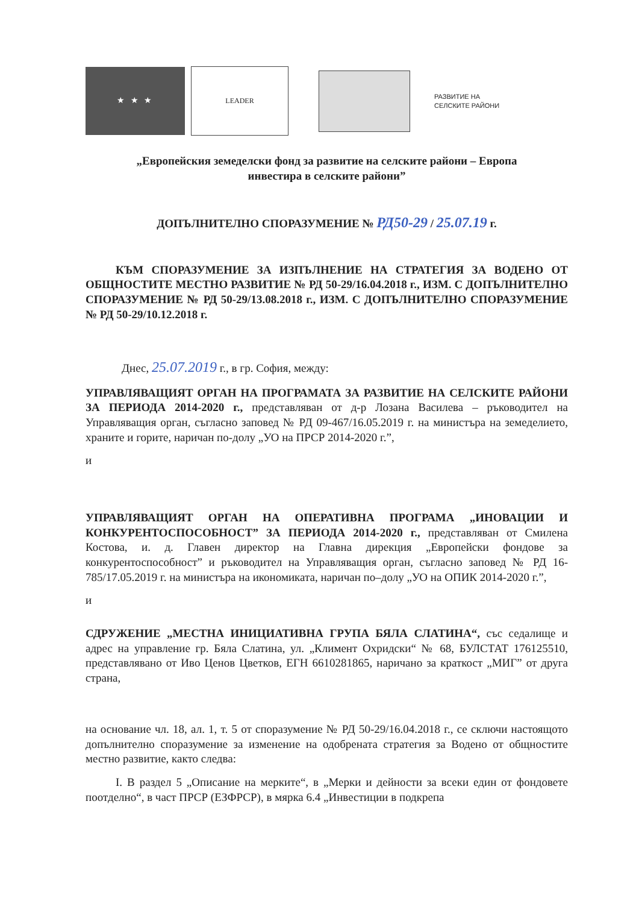★ ★ ★
LEADER
РАЗВИТИЕ НА
СЕЛСКИТЕ РАЙОНИ
„Европейския земеделски фонд за развитие на селските райони – Европа
инвестира в селските райони”
ДОПЪЛНИТЕЛНО СПОРАЗУМЕНИЕ № РД50-29 / 25.07.19 г.
КЪМ СПОРАЗУМЕНИЕ ЗА ИЗПЪЛНЕНИЕ НА СТРАТЕГИЯ ЗА ВОДЕНО ОТ ОБЩНОСТИТЕ МЕСТНО РАЗВИТИЕ № РД 50-29/16.04.2018 г., ИЗМ. С ДОПЪЛНИТЕЛНО СПОРАЗУМЕНИЕ № РД 50-29/13.08.2018 г., ИЗМ. С ДОПЪЛНИТЕЛНО СПОРАЗУМЕНИЕ № РД 50-29/10.12.2018 г.
Днес, 25.07.2019 г., в гр. София, между:
УПРАВЛЯВАЩИЯТ ОРГАН НА ПРОГРАМАТА ЗА РАЗВИТИЕ НА СЕЛСКИТЕ РАЙОНИ ЗА ПЕРИОДА 2014-2020 г., представляван от д-р Лозана Василева – ръководител на Управляващия орган, съгласно заповед № РД 09-467/16.05.2019 г. на министъра на земеделието, храните и горите, наричан по-долу „УО на ПРСР 2014-2020 г.”,
и
УПРАВЛЯВАЩИЯТ ОРГАН НА ОПЕРАТИВНА ПРОГРАМА „ИНОВАЦИИ И КОНКУРЕНТОСПОСОБНОСТ” ЗА ПЕРИОДА 2014-2020 г., представляван от Смилена Костова, и. д. Главен директор на Главна дирекция „Европейски фондове за конкурентоспособност” и ръководител на Управляващия орган, съгласно заповед № РД 16-785/17.05.2019 г. на министъра на икономиката, наричан по–долу „УО на ОПИК 2014-2020 г.”,
и
СДРУЖЕНИЕ „МЕСТНА ИНИЦИАТИВНА ГРУПА БЯЛА СЛАТИНА“, със седалище и адрес на управление гр. Бяла Слатина, ул. „Климент Охридски“ № 68, БУЛСТАТ 176125510, представлявано от Иво Ценов Цветков, ЕГН 6610281865, наричано за краткост „МИГ” от друга страна,
на основание чл. 18, ал. 1, т. 5 от споразумение № РД 50-29/16.04.2018 г., се сключи настоящото допълнително споразумение за изменение на одобрената стратегия за Водено от общностите местно развитие, както следва:
I. В раздел 5 „Описание на мерките“, в „Мерки и дейности за всеки един от фондовете поотделно“, в част ПРСР (ЕЗФРСР), в мярка 6.4 „Инвестиции в подкрепа